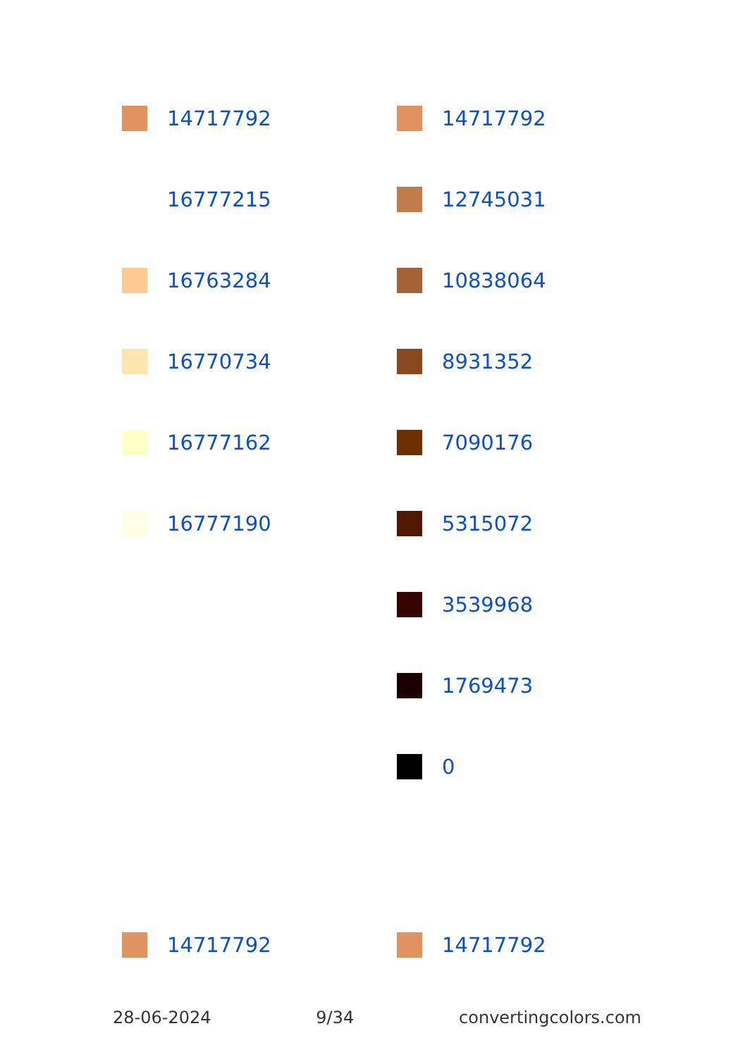14717792
16777215
16763284
16770734
16777162
16777190
14717792
12745031
10838064
8931352
7090176
5315072
3539968
1769473
0
14717792 14717792
28-06-2024 9/34 convertingcolors.com